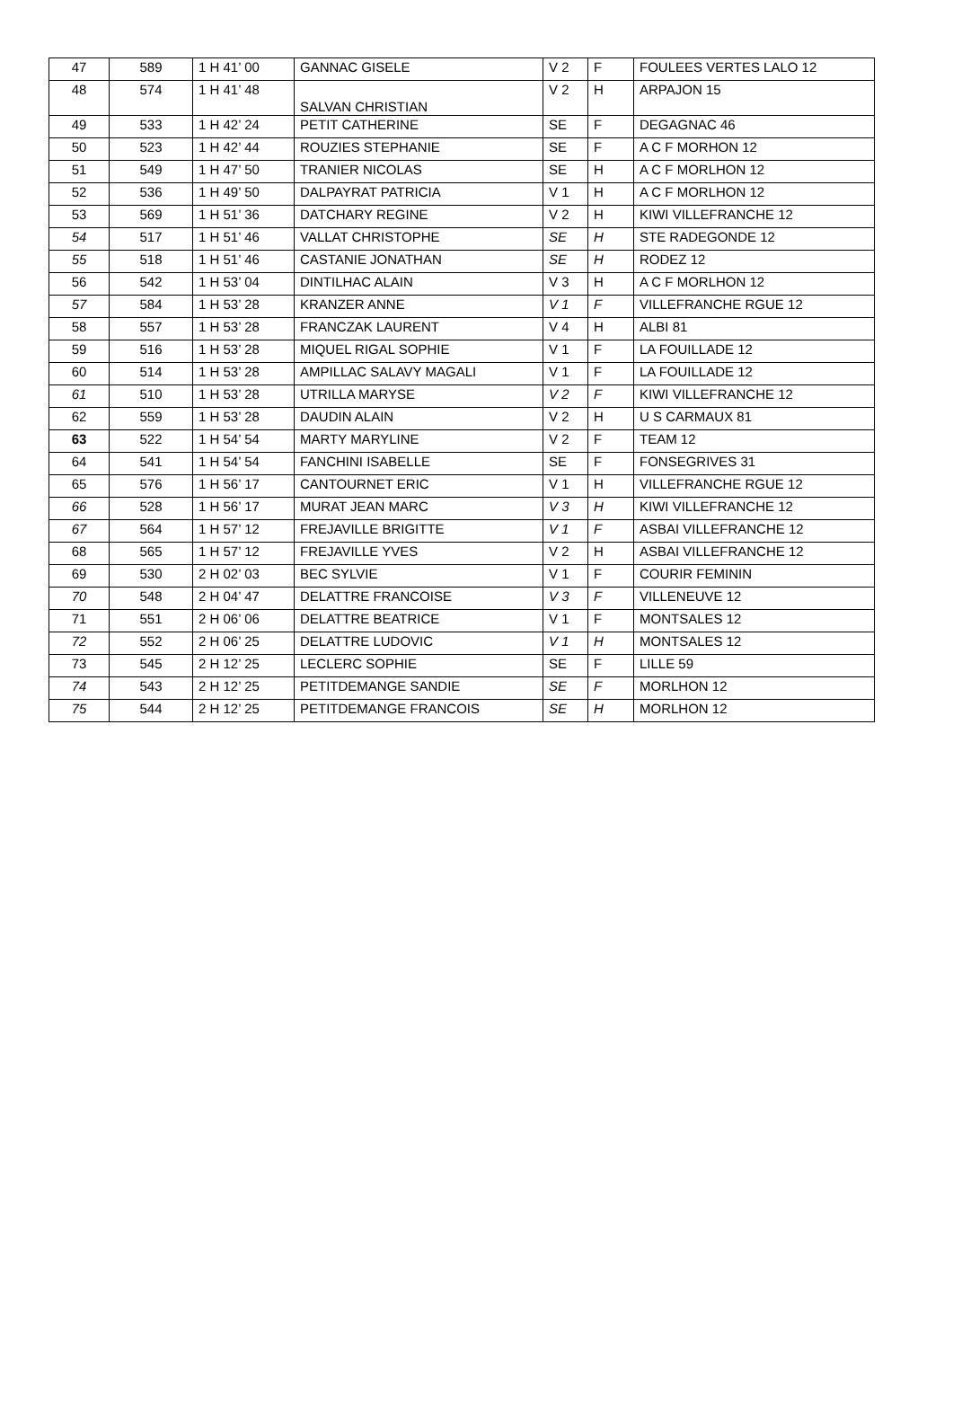| 47 | 589 | 1 H 41’ 00 | GANNAC GISELE | V 2 | F | FOULEES VERTES LALO 12 |
| 48 | 574 | 1 H 41’ 48 | SALVAN CHRISTIAN | V 2 | H | ARPAJON 15 |
| 49 | 533 | 1 H 42’ 24 | PETIT CATHERINE | SE | F | DEGAGNAC 46 |
| 50 | 523 | 1 H 42’ 44 | ROUZIES STEPHANIE | SE | F | A C F MORHON 12 |
| 51 | 549 | 1 H 47’ 50 | TRANIER NICOLAS | SE | H | A C F MORLHON 12 |
| 52 | 536 | 1 H 49’ 50 | DALPAYRAT PATRICIA | V 1 | H | A C F MORLHON 12 |
| 53 | 569 | 1 H 51’ 36 | DATCHARY REGINE | V 2 | H | KIWI VILLEFRANCHE 12 |
| 54 | 517 | 1 H 51’ 46 | VALLAT CHRISTOPHE | SE | H | STE RADEGONDE 12 |
| 55 | 518 | 1 H 51’ 46 | CASTANIE JONATHAN | SE | H | RODEZ 12 |
| 56 | 542 | 1 H 53’ 04 | DINTILHAC ALAIN | V 3 | H | A C F MORLHON 12 |
| 57 | 584 | 1 H 53’ 28 | KRANZER ANNE | V 1 | F | VILLEFRANCHE RGUE 12 |
| 58 | 557 | 1 H 53’ 28 | FRANCZAK LAURENT | V 4 | H | ALBI 81 |
| 59 | 516 | 1 H 53’ 28 | MIQUEL RIGAL SOPHIE | V 1 | F | LA FOUILLADE 12 |
| 60 | 514 | 1 H 53’ 28 | AMPILLAC SALAVY MAGALI | V 1 | F | LA FOUILLADE 12 |
| 61 | 510 | 1 H 53’ 28 | UTRILLA MARYSE | V 2 | F | KIWI VILLEFRANCHE 12 |
| 62 | 559 | 1 H 53’ 28 | DAUDIN ALAIN | V 2 | H | U S CARMAUX 81 |
| 63 | 522 | 1 H 54’ 54 | MARTY MARYLINE | V 2 | F | TEAM 12 |
| 64 | 541 | 1 H 54’ 54 | FANCHINI ISABELLE | SE | F | FONSEGRIVES 31 |
| 65 | 576 | 1 H 56’ 17 | CANTOURNET ERIC | V 1 | H | VILLEFRANCHE RGUE 12 |
| 66 | 528 | 1 H 56’ 17 | MURAT JEAN MARC | V 3 | H | KIWI VILLEFRANCHE 12 |
| 67 | 564 | 1 H 57’ 12 | FREJAVILLE BRIGITTE | V 1 | F | ASBAI VILLEFRANCHE 12 |
| 68 | 565 | 1 H 57’ 12 | FREJAVILLE YVES | V 2 | H | ASBAI VILLEFRANCHE 12 |
| 69 | 530 | 2 H 02’ 03 | BEC SYLVIE | V 1 | F | COURIR FEMININ |
| 70 | 548 | 2 H 04’ 47 | DELATTRE FRANCOISE | V 3 | F | VILLENEUVE 12 |
| 71 | 551 | 2 H 06’ 06 | DELATTRE BEATRICE | V 1 | F | MONTSALES 12 |
| 72 | 552 | 2 H 06’ 25 | DELATTRE LUDOVIC | V 1 | H | MONTSALES 12 |
| 73 | 545 | 2 H 12’ 25 | LECLERC SOPHIE | SE | F | LILLE 59 |
| 74 | 543 | 2 H 12’ 25 | PETITDEMANGE SANDIE | SE | F | MORLHON 12 |
| 75 | 544 | 2 H 12’ 25 | PETITDEMANGE FRANCOIS | SE | H | MORLHON 12 |